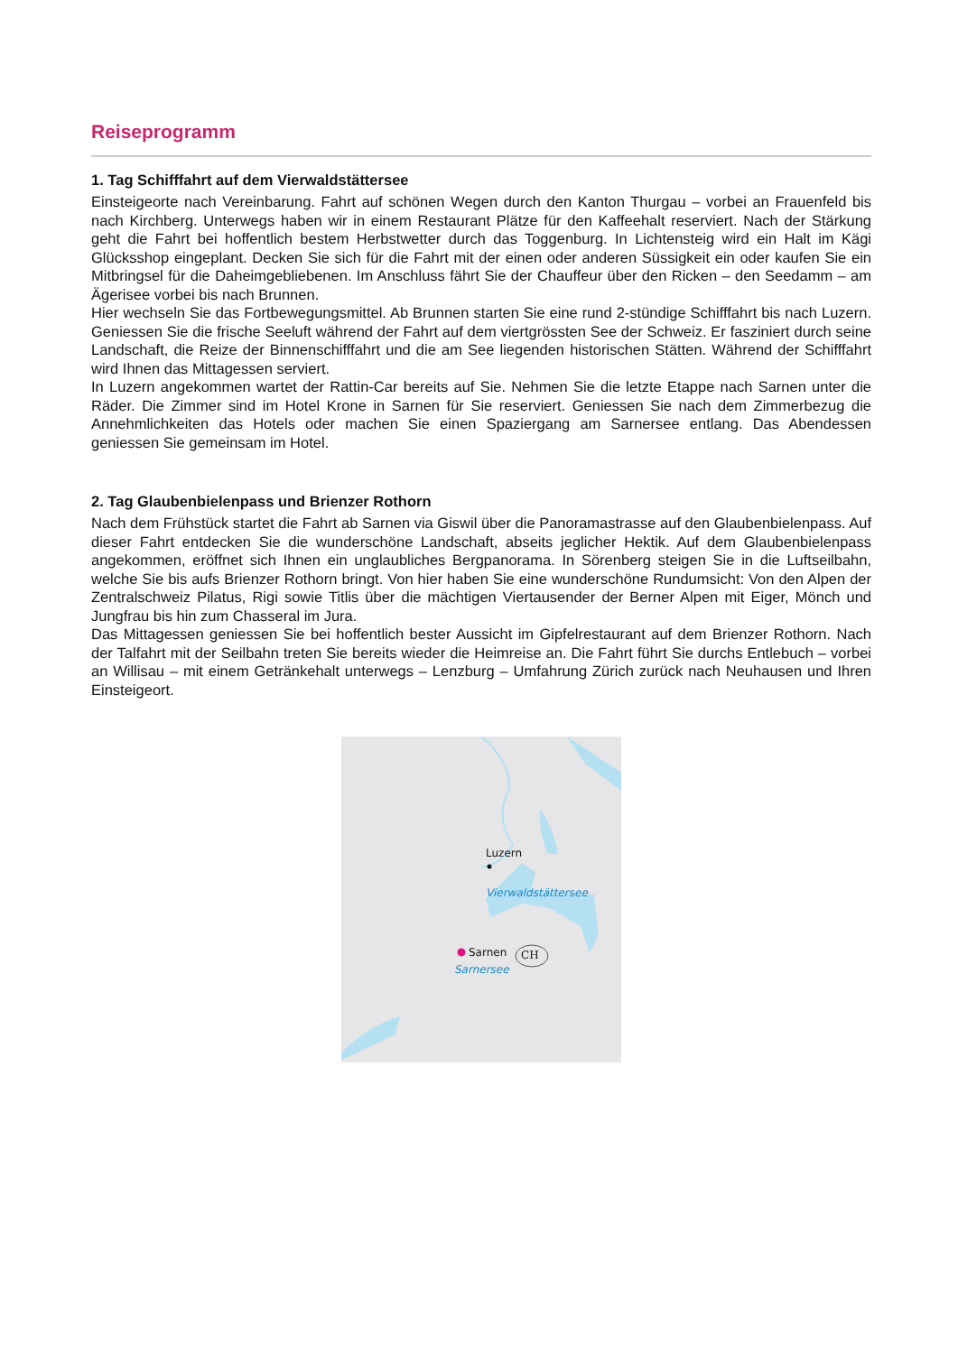Reiseprogramm
1. Tag Schifffahrt auf dem Vierwaldstättersee
Einsteigeorte nach Vereinbarung. Fahrt auf schönen Wegen durch den Kanton Thurgau – vorbei an Frauenfeld bis nach Kirchberg. Unterwegs haben wir in einem Restaurant Plätze für den Kaffeehalt reserviert. Nach der Stärkung geht die Fahrt bei hoffentlich bestem Herbstwetter durch das Toggenburg. In Lichtensteig wird ein Halt im Kägi Glücksshop eingeplant. Decken Sie sich für die Fahrt mit der einen oder anderen Süssigkeit ein oder kaufen Sie ein Mitbringsel für die Daheimgebliebenen. Im Anschluss fährt Sie der Chauffeur über den Ricken – den Seedamm – am Ägerisee vorbei bis nach Brunnen.
Hier wechseln Sie das Fortbewegungsmittel. Ab Brunnen starten Sie eine rund 2-stündige Schifffahrt bis nach Luzern. Geniessen Sie die frische Seeluft während der Fahrt auf dem viertgrössten See der Schweiz. Er fasziniert durch seine Landschaft, die Reize der Binnenschifffahrt und die am See liegenden historischen Stätten. Während der Schifffahrt wird Ihnen das Mittagessen serviert.
In Luzern angekommen wartet der Rattin-Car bereits auf Sie. Nehmen Sie die letzte Etappe nach Sarnen unter die Räder. Die Zimmer sind im Hotel Krone in Sarnen für Sie reserviert. Geniessen Sie nach dem Zimmerbezug die Annehmlichkeiten das Hotels oder machen Sie einen Spaziergang am Sarnersee entlang. Das Abendessen geniessen Sie gemeinsam im Hotel.
2. Tag Glaubenbielenpass und Brienzer Rothorn
Nach dem Frühstück startet die Fahrt ab Sarnen via Giswil über die Panoramastrasse auf den Glaubenbielenpass. Auf dieser Fahrt entdecken Sie die wunderschöne Landschaft, abseits jeglicher Hektik. Auf dem Glaubenbielenpass angekommen, eröffnet sich Ihnen ein unglaubliches Bergpanorama. In Sörenberg steigen Sie in die Luftseilbahn, welche Sie bis aufs Brienzer Rothorn bringt. Von hier haben Sie eine wunderschöne Rundumsicht: Von den Alpen der Zentralschweiz Pilatus, Rigi sowie Titlis über die mächtigen Viertausender der Berner Alpen mit Eiger, Mönch und Jungfrau bis hin zum Chasseral im Jura.
Das Mittagessen geniessen Sie bei hoffentlich bester Aussicht im Gipfelrestaurant auf dem Brienzer Rothorn. Nach der Talfahrt mit der Seilbahn treten Sie bereits wieder die Heimreise an. Die Fahrt führt Sie durchs Entlebuch – vorbei an Willisau – mit einem Getränkehalt unterwegs – Lenzburg – Umfahrung Zürich zurück nach Neuhausen und Ihren Einsteigeort.
Luzern
Vierwaldstättersee
Sarnen CH
Sarnersee